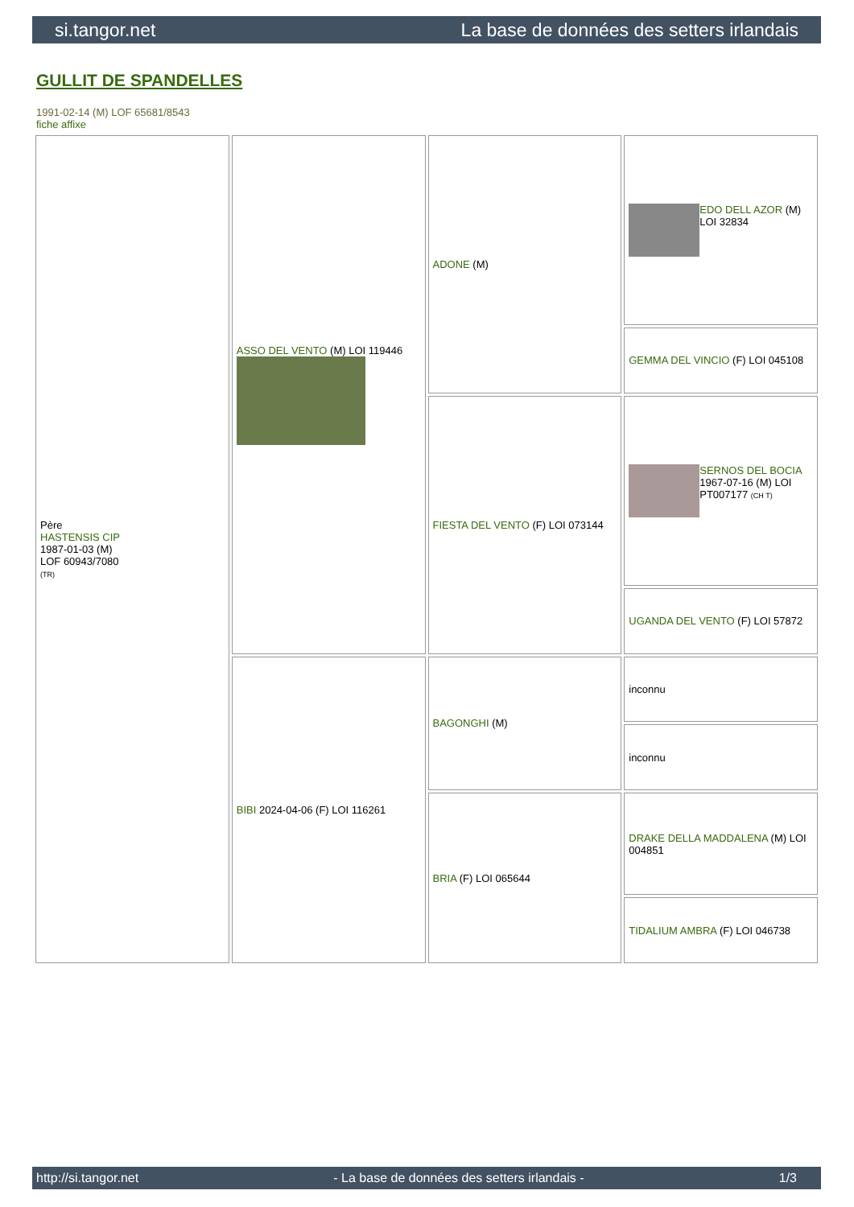si.tangor.net La base de données des setters irlandais
GULLIT DE SPANDELLES
1991-02-14 (M) LOF 65681/8543
fiche affixe
| Père HASTENSIS CIP 1987-01-03 (M) LOF 60943/7080 (TR) | ASSO DEL VENTO (M) LOI 119446 | ADONE (M) | EDO DELL AZOR (M) LOI 32834 |
| | | | GEMMA DEL VINCIO (F) LOI 045108 |
| | | FIESTA DEL VENTO (F) LOI 073144 | SERNOS DEL BOCIA 1967-07-16 (M) LOI PT007177 (CH T) |
| | | | UGANDA DEL VENTO (F) LOI 57872 |
| | BIBI 2024-04-06 (F) LOI 116261 | BAGONGHI (M) | inconnu |
| | | | inconnu |
| | | BRIA (F) LOI 065644 | DRAKE DELLA MADDALENA (M) LOI 004851 |
| | | | TIDALIUM AMBRA (F) LOI 046738 |
http://si.tangor.net - La base de données des setters irlandais - 1/3